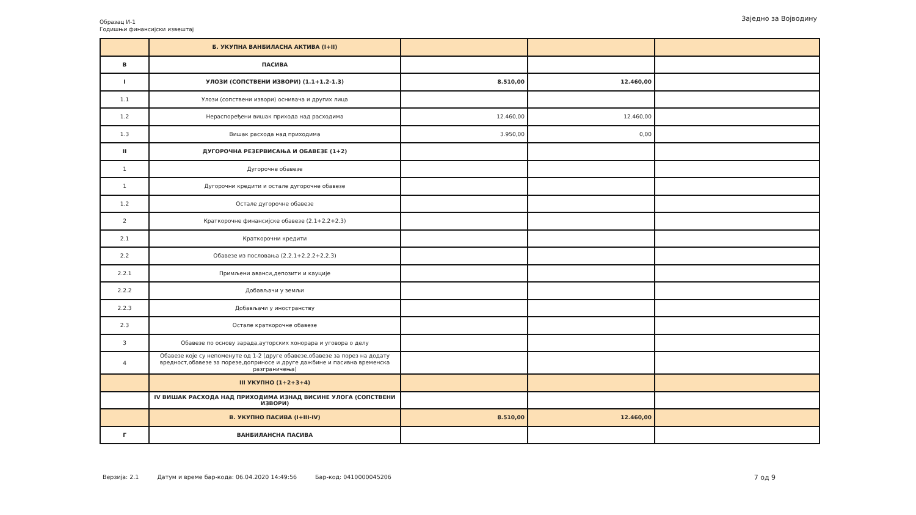Образац И-1
Годишњи финансијски извештај
Заједно за Војводину
| | Б. УКУПНА ВАНБИЛАСНА АКТИВА (I+II) | | | |
| В | ПАСИВА | | | |
| I | УЛОЗИ (СОПСТВЕНИ ИЗВОРИ) (1.1+1.2-1.3) | 8.510,00 | 12.460,00 | |
| 1.1 | Улози (сопствени извори) оснивача и других лица | | | |
| 1.2 | Нераспоређени вишак прихода над расходима | 12.460,00 | 12.460,00 | |
| 1.3 | Вишак расхода над приходима | 3.950,00 | 0,00 | |
| II | ДУГОРОЧНА РЕЗЕРВИСАЊА И ОБАВЕЗЕ (1+2) | | | |
| 1 | Дугорочне обавезе | | | |
| 1 | Дугорочни кредити и остале дугорочне обавезе | | | |
| 1.2 | Остале дугорочне обавезе | | | |
| 2 | Краткорочне финансијске обавезе (2.1+2.2+2.3) | | | |
| 2.1 | Краткорочни кредити | | | |
| 2.2 | Обавезе из пословања (2.2.1+2.2.2+2.2.3) | | | |
| 2.2.1 | Примљени аванси,депозити и кауције | | | |
| 2.2.2 | Добављачи у земљи | | | |
| 2.2.3 | Добављачи у иностранству | | | |
| 2.3 | Остале краткорочне обавезе | | | |
| 3 | Обавезе по основу зарада,ауторских хонорара и уговора о делу | | | |
| 4 | Обавезе које су непоменуте од 1-2 (друге обавезе,обавезе за порез на додату вредност,обавезе за порезе,доприносе и друге дажбине и пасивна временска разграничења) | | | |
| | III УКУПНО (1+2+3+4) | | | |
| | IV ВИШАК РАСХОДА НАД ПРИХОДИМА ИЗНАД ВИСИНЕ УЛОГА (СОПСТВЕНИ ИЗВОРИ) | | | |
| | В. УКУПНО ПАСИВА (I+III-IV) | 8.510,00 | 12.460,00 | |
| Г | ВАНБИЛАНСНА ПАСИВА | | | |
Верзија: 2.1 Датум и време бар-кода: 06.04.2020 14:49:56 Бар-код: 0410000045206 7 од 9